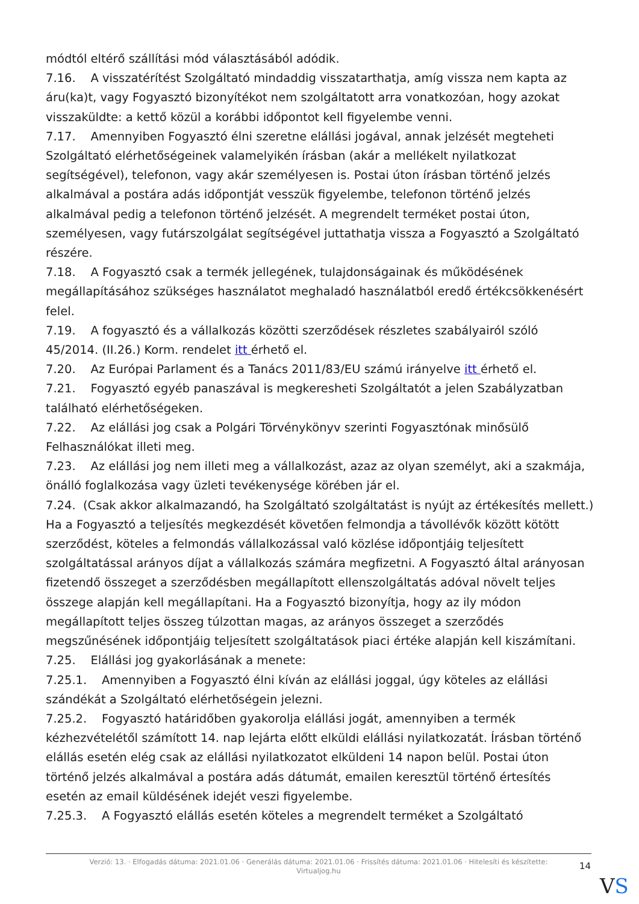módtól eltérő szállítási mód választásából adódik.
7.16. A visszatérítést Szolgáltató mindaddig visszatarthatja, amíg vissza nem kapta az áru(ka)t, vagy Fogyasztó bizonyítékot nem szolgáltatott arra vonatkozóan, hogy azokat visszaküldte: a kettő közül a korábbi időpontot kell figyelembe venni.
7.17. Amennyiben Fogyasztó élni szeretne elállási jogával, annak jelzését megteheti Szolgáltató elérhetőségeinek valamelyikén írásban (akár a mellékelt nyilatkozat segítségével), telefonon, vagy akár személyesen is. Postai úton írásban történő jelzés alkalmával a postára adás időpontját vesszük figyelembe, telefonon történő jelzés alkalmával pedig a telefonon történő jelzését. A megrendelt terméket postai úton, személyesen, vagy futárszolgálat segítségével juttathatja vissza a Fogyasztó a Szolgáltató részére.
7.18. A Fogyasztó csak a termék jellegének, tulajdonságainak és működésének megállapításához szükséges használatot meghaladó használatból eredő értékcsökkenésért felel.
7.19. A fogyasztó és a vállalkozás közötti szerződések részletes szabályairól szóló 45/2014. (II.26.) Korm. rendelet itt érhető el.
7.20. Az Európai Parlament és a Tanács 2011/83/EU számú irányelve itt érhető el.
7.21. Fogyasztó egyéb panaszával is megkeresheti Szolgáltatót a jelen Szabályzatban található elérhetőségeken.
7.22. Az elállási jog csak a Polgári Törvénykönyv szerinti Fogyasztónak minősülő Felhasználókat illeti meg.
7.23. Az elállási jog nem illeti meg a vállalkozást, azaz az olyan személyt, aki a szakmája, önálló foglalkozása vagy üzleti tevékenysége körében jár el.
7.24. (Csak akkor alkalmazandó, ha Szolgáltató szolgáltatást is nyújt az értékesítés mellett.) Ha a Fogyasztó a teljesítés megkezdését követően felmondja a távollévők között kötött szerződést, köteles a felmondás vállalkozással való közlése időpontjáig teljesített szolgáltatással arányos díjat a vállalkozás számára megfizetni. A Fogyasztó által arányosan fizetendő összeget a szerződésben megállapított ellenszolgáltatás adóval növelt teljes összege alapján kell megállapítani. Ha a Fogyasztó bizonyítja, hogy az ily módon megállapított teljes összeg túlzottan magas, az arányos összeget a szerződés megszűnésének időpontjáig teljesített szolgáltatások piaci értéke alapján kell kiszámítani.
7.25. Elállási jog gyakorlásának a menete:
7.25.1. Amennyiben a Fogyasztó élni kíván az elállási joggal, úgy köteles az elállási szándékát a Szolgáltató elérhetőségein jelezni.
7.25.2. Fogyasztó határidőben gyakorolja elállási jogát, amennyiben a termék kézhezvételétől számított 14. nap lejárta előtt elküldi elállási nyilatkozatát. Írásban történő elállás esetén elég csak az elállási nyilatkozatot elküldeni 14 napon belül. Postai úton történő jelzés alkalmával a postára adás dátumát, emailen keresztül történő értesítés esetén az email küldésének idejét veszi figyelembe.
7.25.3. A Fogyasztó elállás esetén köteles a megrendelt terméket a Szolgáltató
Verzió: 13. · Elfogadás dátuma: 2021.01.06 · Generálás dátuma: 2021.01.06 · Frissítés dátuma: 2021.01.06 · Hitelesíti és készítette: Virtualjog.hu
14
VS